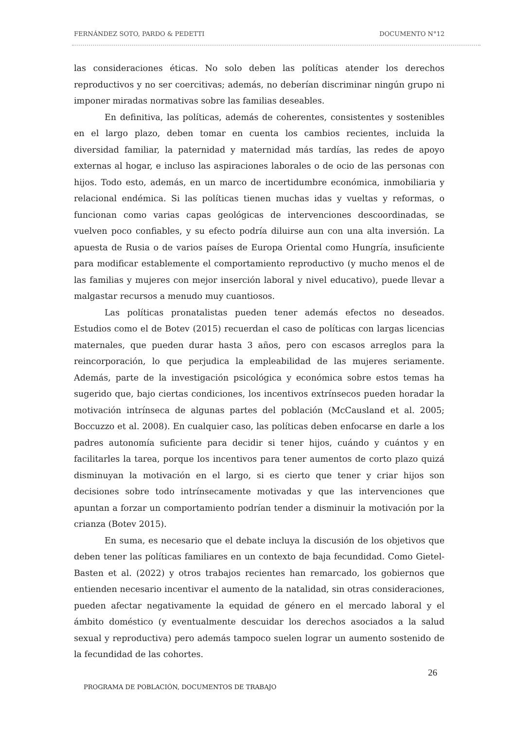FERNÁNDEZ SOTO, PARDO & PEDETTI DOCUMENTO N°12
las consideraciones éticas. No solo deben las políticas atender los derechos reproductivos y no ser coercitivas; además, no deberían discriminar ningún grupo ni imponer miradas normativas sobre las familias deseables.
En definitiva, las políticas, además de coherentes, consistentes y sostenibles en el largo plazo, deben tomar en cuenta los cambios recientes, incluida la diversidad familiar, la paternidad y maternidad más tardías, las redes de apoyo externas al hogar, e incluso las aspiraciones laborales o de ocio de las personas con hijos. Todo esto, además, en un marco de incertidumbre económica, inmobiliaria y relacional endémica. Si las políticas tienen muchas idas y vueltas y reformas, o funcionan como varias capas geológicas de intervenciones descoordinadas, se vuelven poco confiables, y su efecto podría diluirse aun con una alta inversión. La apuesta de Rusia o de varios países de Europa Oriental como Hungría, insuficiente para modificar establemente el comportamiento reproductivo (y mucho menos el de las familias y mujeres con mejor inserción laboral y nivel educativo), puede llevar a malgastar recursos a menudo muy cuantiosos.
Las políticas pronatalistas pueden tener además efectos no deseados. Estudios como el de Botev (2015) recuerdan el caso de políticas con largas licencias maternales, que pueden durar hasta 3 años, pero con escasos arreglos para la reincorporación, lo que perjudica la empleabilidad de las mujeres seriamente. Además, parte de la investigación psicológica y económica sobre estos temas ha sugerido que, bajo ciertas condiciones, los incentivos extrínsecos pueden horadar la motivación intrínseca de algunas partes del población (McCausland et al. 2005; Boccuzzo et al. 2008). En cualquier caso, las políticas deben enfocarse en darle a los padres autonomía suficiente para decidir si tener hijos, cuándo y cuántos y en facilitarles la tarea, porque los incentivos para tener aumentos de corto plazo quizá disminuyan la motivación en el largo, si es cierto que tener y criar hijos son decisiones sobre todo intrínsecamente motivadas y que las intervenciones que apuntan a forzar un comportamiento podrían tender a disminuir la motivación por la crianza (Botev 2015).
En suma, es necesario que el debate incluya la discusión de los objetivos que deben tener las políticas familiares en un contexto de baja fecundidad. Como Gietel-Basten et al. (2022) y otros trabajos recientes han remarcado, los gobiernos que entienden necesario incentivar el aumento de la natalidad, sin otras consideraciones, pueden afectar negativamente la equidad de género en el mercado laboral y el ámbito doméstico (y eventualmente descuidar los derechos asociados a la salud sexual y reproductiva) pero además tampoco suelen lograr un aumento sostenido de la fecundidad de las cohortes.
26
PROGRAMA DE POBLACIÓN, DOCUMENTOS DE TRABAJO